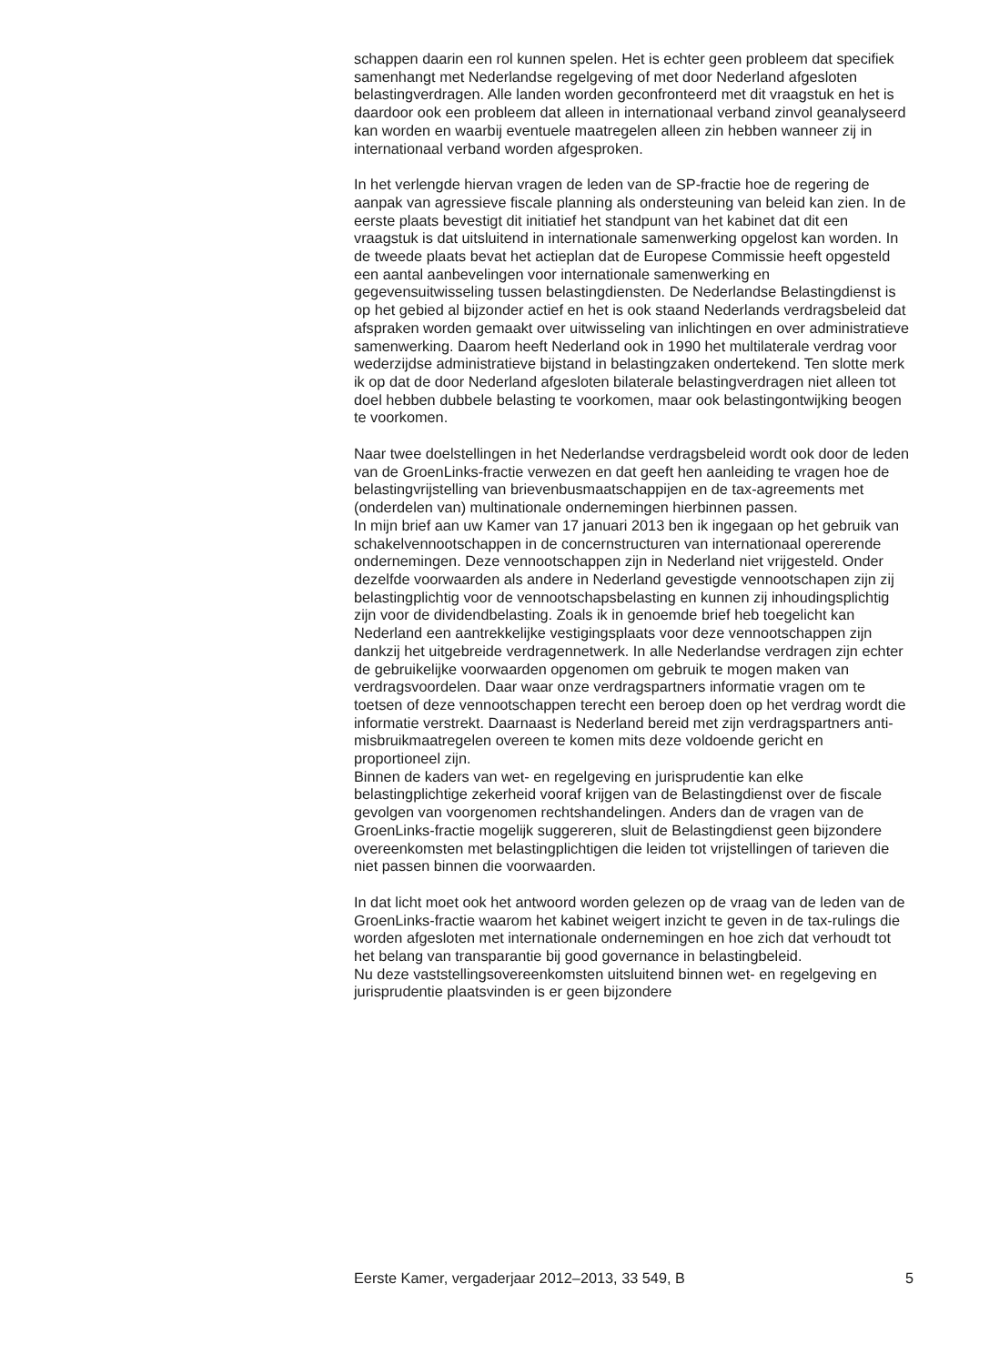schappen daarin een rol kunnen spelen. Het is echter geen probleem dat specifiek samenhangt met Nederlandse regelgeving of met door Nederland afgesloten belastingverdragen. Alle landen worden geconfronteerd met dit vraagstuk en het is daardoor ook een probleem dat alleen in internationaal verband zinvol geanalyseerd kan worden en waarbij eventuele maatregelen alleen zin hebben wanneer zij in internationaal verband worden afgesproken.
In het verlengde hiervan vragen de leden van de SP-fractie hoe de regering de aanpak van agressieve fiscale planning als ondersteuning van beleid kan zien. In de eerste plaats bevestigt dit initiatief het standpunt van het kabinet dat dit een vraagstuk is dat uitsluitend in internationale samenwerking opgelost kan worden. In de tweede plaats bevat het actieplan dat de Europese Commissie heeft opgesteld een aantal aanbevelingen voor internationale samenwerking en gegevensuitwisseling tussen belastingdiensten. De Nederlandse Belastingdienst is op het gebied al bijzonder actief en het is ook staand Nederlands verdragsbeleid dat afspraken worden gemaakt over uitwisseling van inlichtingen en over administratieve samenwerking. Daarom heeft Nederland ook in 1990 het multilaterale verdrag voor wederzijdse administratieve bijstand in belastingzaken ondertekend. Ten slotte merk ik op dat de door Nederland afgesloten bilaterale belastingverdragen niet alleen tot doel hebben dubbele belasting te voorkomen, maar ook belastingontwijking beogen te voorkomen.
Naar twee doelstellingen in het Nederlandse verdragsbeleid wordt ook door de leden van de GroenLinks-fractie verwezen en dat geeft hen aanleiding te vragen hoe de belastingvrijstelling van brievenbusmaatschappijen en de tax-agreements met (onderdelen van) multinationale ondernemingen hierbinnen passen.
In mijn brief aan uw Kamer van 17 januari 2013 ben ik ingegaan op het gebruik van schakelvennootschappen in de concernstructuren van internationaal opererende ondernemingen. Deze vennootschappen zijn in Nederland niet vrijgesteld. Onder dezelfde voorwaarden als andere in Nederland gevestigde vennootschapen zijn zij belastingplichtig voor de vennootschapsbelasting en kunnen zij inhoudingsplichtig zijn voor de dividendbelasting. Zoals ik in genoemde brief heb toegelicht kan Nederland een aantrekkelijke vestigingsplaats voor deze vennootschappen zijn dankzij het uitgebreide verdragennetwerk. In alle Nederlandse verdragen zijn echter de gebruikelijke voorwaarden opgenomen om gebruik te mogen maken van verdragsvoordelen. Daar waar onze verdragspartners informatie vragen om te toetsen of deze vennootschappen terecht een beroep doen op het verdrag wordt die informatie verstrekt. Daarnaast is Nederland bereid met zijn verdragspartners anti-misbruikmaatregelen overeen te komen mits deze voldoende gericht en proportioneel zijn.
Binnen de kaders van wet- en regelgeving en jurisprudentie kan elke belastingplichtige zekerheid vooraf krijgen van de Belastingdienst over de fiscale gevolgen van voorgenomen rechtshandelingen. Anders dan de vragen van de GroenLinks-fractie mogelijk suggereren, sluit de Belastingdienst geen bijzondere overeenkomsten met belastingplichtigen die leiden tot vrijstellingen of tarieven die niet passen binnen die voorwaarden.
In dat licht moet ook het antwoord worden gelezen op de vraag van de leden van de GroenLinks-fractie waarom het kabinet weigert inzicht te geven in de tax-rulings die worden afgesloten met internationale ondernemingen en hoe zich dat verhoudt tot het belang van transparantie bij good governance in belastingbeleid.
Nu deze vaststellingsovereenkomsten uitsluitend binnen wet- en regelgeving en jurisprudentie plaatsvinden is er geen bijzondere
Eerste Kamer, vergaderjaar 2012–2013, 33 549, B 5